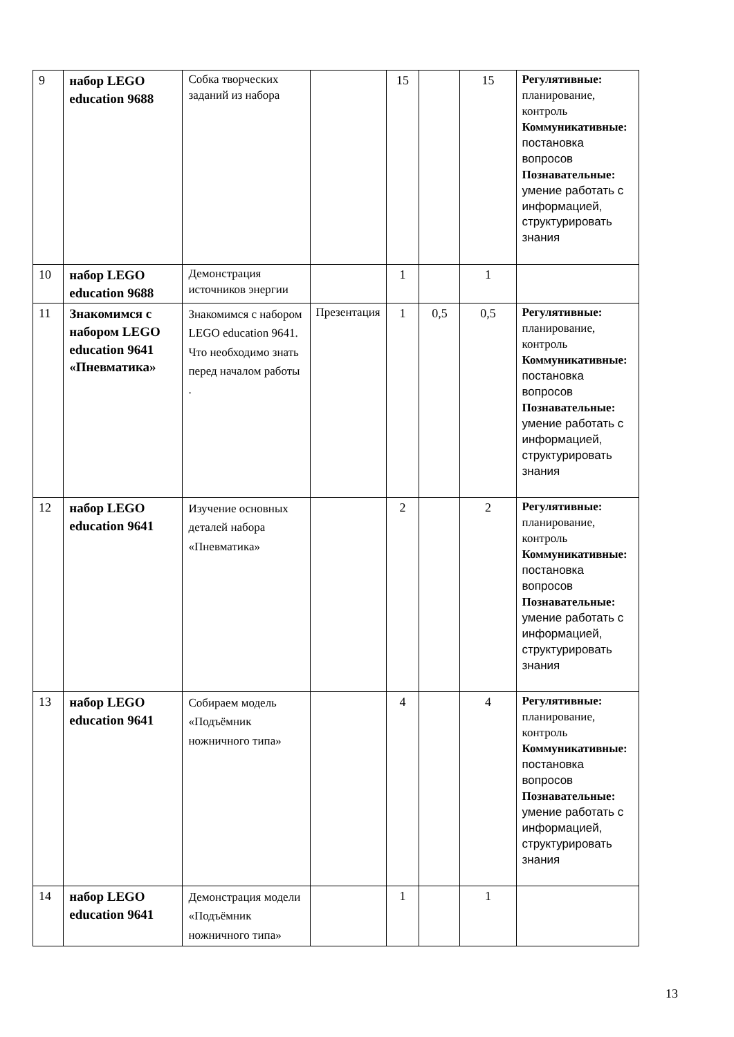| 9 | набор LEGO education 9688 | Собка творческих заданий из набора | | 15 | | 15 | Регулятивные: планирование, контроль Коммуникативные: постановка вопросов Познавательные: умение работать с информацией, структурировать знания |
| 10 | набор LEGO education 9688 | Демонстрация источников энергии | | 1 | | 1 | |
| 11 | Знакомимся с набором LEGO education 9641 «Пневматика» | Знакомимся с набором LEGO education 9641. Что необходимо знать перед началом работы . | Презентация | 1 | 0,5 | 0,5 | Регулятивные: планирование, контроль Коммуникативные: постановка вопросов Познавательные: умение работать с информацией, структурировать знания |
| 12 | набор LEGO education 9641 | Изучение основных деталей набора «Пневматика» | | 2 | | 2 | Регулятивные: планирование, контроль Коммуникативные: постановка вопросов Познавательные: умение работать с информацией, структурировать знания |
| 13 | набор LEGO education 9641 | Собираем модель «Подъёмник ножничного типа» | | 4 | | 4 | Регулятивные: планирование, контроль Коммуникативные: постановка вопросов Познавательные: умение работать с информацией, структурировать знания |
| 14 | набор LEGO education 9641 | Демонстрация модели «Подъёмник ножничного типа» | | 1 | | 1 | |
13